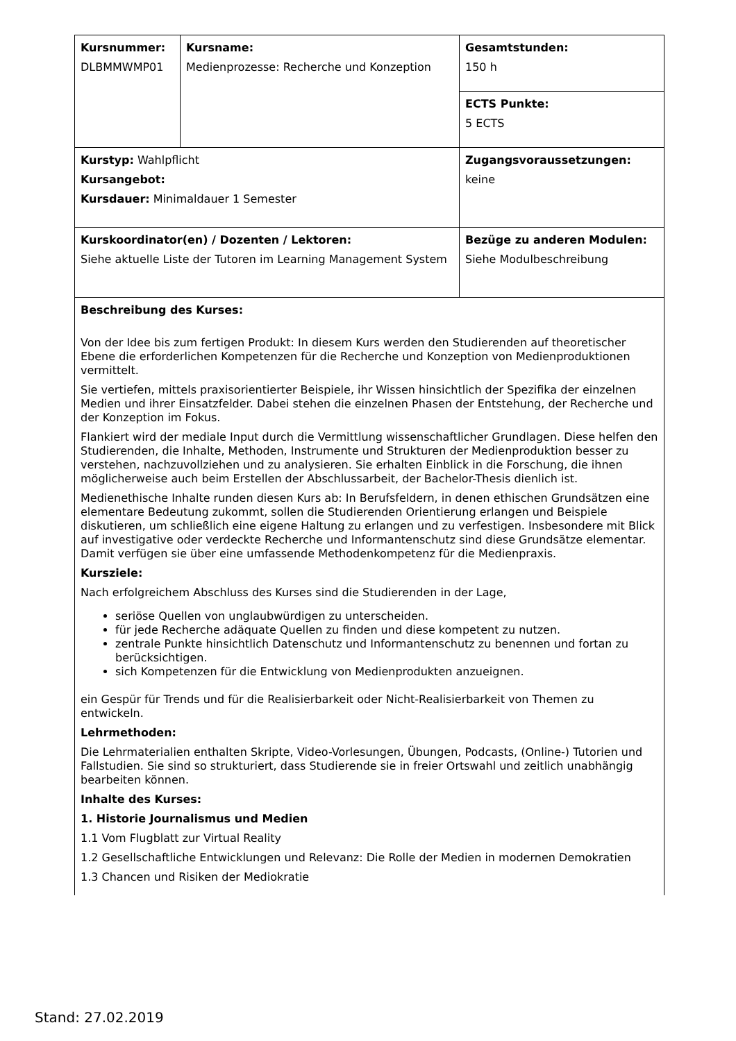| Kursnummer: DLBMMWMP01 | Kursname: Medienprozesse: Recherche und Konzeption | Gesamtstunden: 150 h |
| | | ECTS Punkte: 5 ECTS |
| Kurstyp: Wahlpflicht Kursangebot: Kursdauer: Minimaldauer 1 Semester | | Zugangsvoraussetzungen: keine |
| Kurskoordinator(en) / Dozenten / Lektoren: Siehe aktuelle Liste der Tutoren im Learning Management System | | Bezüge zu anderen Modulen: Siehe Modulbeschreibung |
| Beschreibung des Kurses: Von der Idee bis zum fertigen Produkt: In diesem Kurs werden den Studierenden auf theoretischer Ebene die erforderlichen Kompetenzen für die Recherche und Konzeption von Medienproduktionen vermittelt. Sie vertiefen, mittels praxisorientierter Beispiele, ihr Wissen hinsichtlich der Spezifika der einzelnen Medien und ihrer Einsatzfelder. Dabei stehen die einzelnen Phasen der Entstehung, der Recherche und der Konzeption im Fokus. Flankiert wird der mediale Input durch die Vermittlung wissenschaftlicher Grundlagen. Diese helfen den Studierenden, die Inhalte, Methoden, Instrumente und Strukturen der Medienproduktion besser zu verstehen, nachzuvollziehen und zu analysieren. Sie erhalten Einblick in die Forschung, die ihnen möglicherweise auch beim Erstellen der Abschlussarbeit, der Bachelor-Thesis dienlich ist. Medienethische Inhalte runden diesen Kurs ab: In Berufsfeldern, in denen ethischen Grundsätzen eine elementare Bedeutung zukommt, sollen die Studierenden Orientierung erlangen und Beispiele diskutieren, um schließlich eine eigene Haltung zu erlangen und zu verfestigen. Insbesondere mit Blick auf investigative oder verdeckte Recherche und Informantenschutz sind diese Grundsätze elementar. Damit verfügen sie über eine umfassende Methodenkompetenz für die Medienpraxis. Kursziele: Nach erfolgreichem Abschluss des Kurses sind die Studierenden in der Lage, seriöse Quellen von unglaubwürdigen zu unterscheiden. für jede Recherche adäquate Quellen zu finden und diese kompetent zu nutzen. zentrale Punkte hinsichtlich Datenschutz und Informantenschutz zu benennen und fortan zu berücksichtigen. sich Kompetenzen für die Entwicklung von Medienprodukten anzueignen. ein Gespür für Trends und für die Realisierbarkeit oder Nicht-Realisierbarkeit von Themen zu entwickeln. Lehrmethoden: Die Lehrmaterialien enthalten Skripte, Video-Vorlesungen, Übungen, Podcasts, (Online-) Tutorien und Fallstudien. Sie sind so strukturiert, dass Studierende sie in freier Ortswahl und zeitlich unabhängig bearbeiten können. Inhalte des Kurses: 1. Historie Journalismus und Medien 1.1 Vom Flugblatt zur Virtual Reality 1.2 Gesellschaftliche Entwicklungen und Relevanz: Die Rolle der Medien in modernen Demokratien 1.3 Chancen und Risiken der Mediokratie | | |
Stand: 27.02.2019